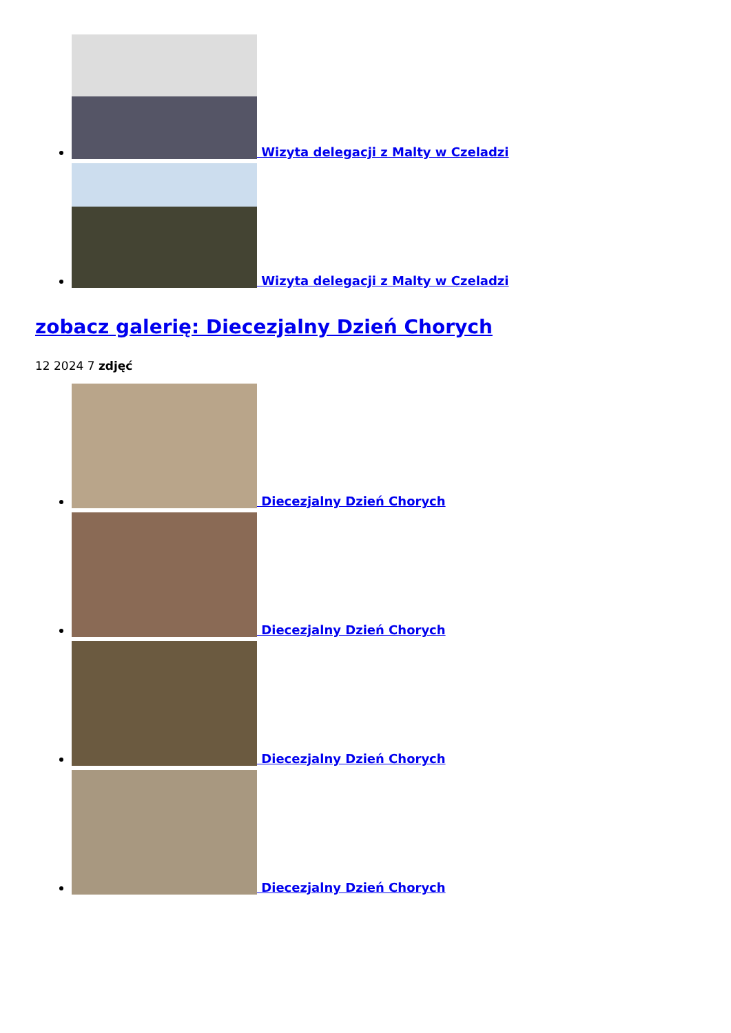Wizyta delegacji z Malty w Czeladzi
Wizyta delegacji z Malty w Czeladzi
zobacz galerię: Diecezjalny Dzień Chorych
12 2024 7 zdjęć
Diecezjalny Dzień Chorych
Diecezjalny Dzień Chorych
Diecezjalny Dzień Chorych
Diecezjalny Dzień Chorych